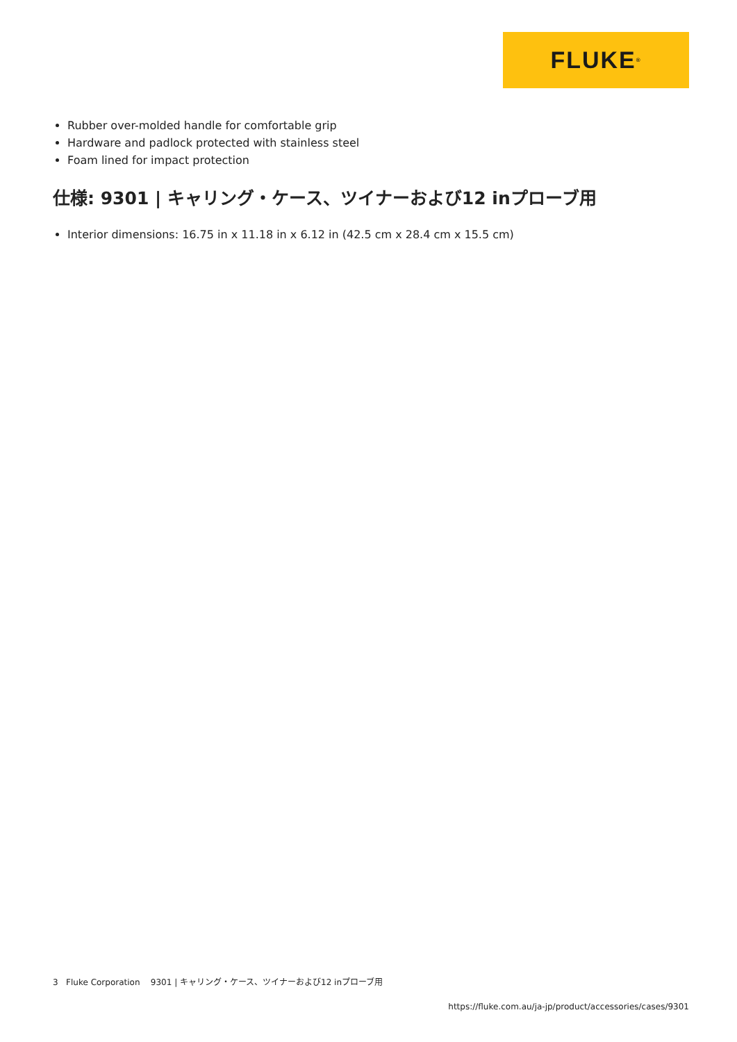FLUKE ®
Rubber over-molded handle for comfortable grip
Hardware and padlock protected with stainless steel
Foam lined for impact protection
仕様: 9301 | キャリング・ケース、ツイナーおよび12 inプローブ用
Interior dimensions: 16.75 in x 11.18 in x 6.12 in (42.5 cm x 28.4 cm x 15.5 cm)
3 Fluke Corporation 9301 | キャリング・ケース、ツイナーおよび12 inプローブ用
https://fluke.com.au/ja-jp/product/accessories/cases/9301